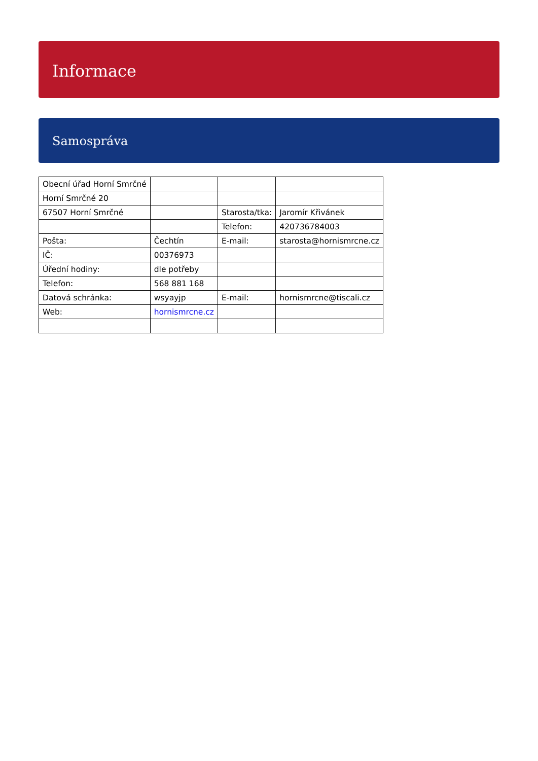Informace
Samospráva
| Obecní úřad Horní Smrčné | | | |
| Horní Smrčné 20 | | | |
| 67507 Horní Smrčné | | Starosta/tka: | Jaromír Křivánek |
| | | Telefon: | 420736784003 |
| Pošta: | Čechtín | E-mail: | starosta@hornismrcne.cz |
| IČ: | 00376973 | | |
| Úřední hodiny: | dle potřeby | | |
| Telefon: | 568 881 168 | | |
| Datová schránka: | wsyayjp | E-mail: | hornismrcne@tiscali.cz |
| Web: | hornismrcne.cz | | |